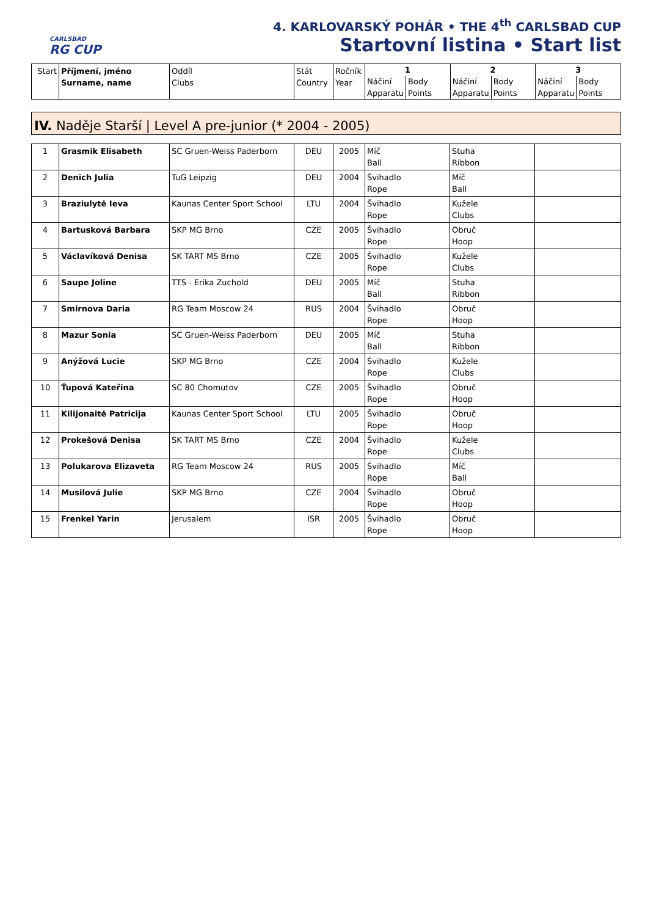CARLSBAD
RG CUP
4. KARLOVARSKÝ POHÁR • THE 4<sup>th</sup> CARLSBAD CUP
Startovní listina • Start list
| Start | Příjmení, jméno Surname, name | Oddíl Clubs | Stát Country | Ročník Year | 1 Náčiní Apparatu Body Points | 2 Náčiní Apparatu Body Points | 3 Náčiní Apparatu Body Points |
IV. Naděje Starší | Level A pre-junior (* 2004 - 2005)
| 1 | Grasmik Elisabeth | SC Gruen-Weiss Paderborn | DEU | 2005 | Míč Ball | Stuha Ribbon | |
| 2 | Denich Julia | TuG Leipzig | DEU | 2004 | Švihadlo Rope | Míč Ball | |
| 3 | Braziulytė Ieva | Kaunas Center Sport School | LTU | 2004 | Švihadlo Rope | Kužele Clubs | |
| 4 | Bartusková Barbara | SKP MG Brno | CZE | 2005 | Švihadlo Rope | Obruč Hoop | |
| 5 | Václavíková Denisa | SK TART MS Brno | CZE | 2005 | Švihadlo Rope | Kužele Clubs | |
| 6 | Saupe Joline | TTS - Erika Zuchold | DEU | 2005 | Míč Ball | Stuha Ribbon | |
| 7 | Smirnova Daria | RG Team Moscow 24 | RUS | 2004 | Švihadlo Rope | Obruč Hoop | |
| 8 | Mazur Sonia | SC Gruen-Weiss Paderborn | DEU | 2005 | Míč Ball | Stuha Ribbon | |
| 9 | Anýžová Lucie | SKP MG Brno | CZE | 2004 | Švihadlo Rope | Kužele Clubs | |
| 10 | Ťupová Kateřina | SC 80 Chomutov | CZE | 2005 | Švihadlo Rope | Obruč Hoop | |
| 11 | Kilijonaitė Patricija | Kaunas Center Sport School | LTU | 2005 | Švihadlo Rope | Obruč Hoop | |
| 12 | Prokešová Denisa | SK TART MS Brno | CZE | 2004 | Švihadlo Rope | Kužele Clubs | |
| 13 | Polukarova Elizaveta | RG Team Moscow 24 | RUS | 2005 | Švihadlo Rope | Míč Ball | |
| 14 | Musilová Julie | SKP MG Brno | CZE | 2004 | Švihadlo Rope | Obruč Hoop | |
| 15 | Frenkel Yarin | Jerusalem | ISR | 2005 | Švihadlo Rope | Obruč Hoop | |